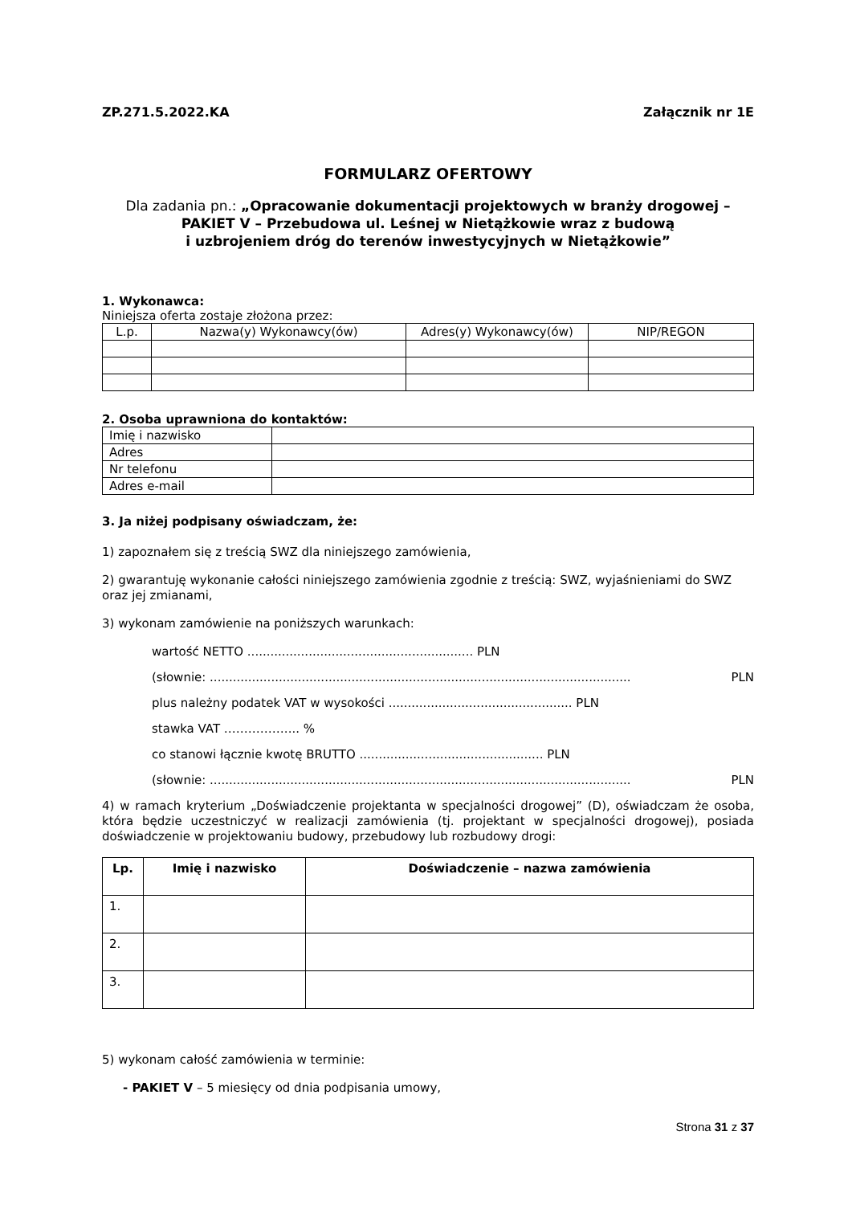ZP.271.5.2022.KA Załącznik nr 1E
FORMULARZ OFERTOWY
Dla zadania pn.: „Opracowanie dokumentacji projektowych w branży drogowej – PAKIET V – Przebudowa ul. Leśnej w Nietążkowie wraz z budową
i uzbrojeniem dróg do terenów inwestycyjnych w Nietążkowie”
1. Wykonawca:
Niniejsza oferta zostaje złożona przez:
| L.p. | Nazwa(y) Wykonawcy(ów) | Adres(y) Wykonawcy(ów) | NIP/REGON |
2. Osoba uprawniona do kontaktów:
| Imię i nazwisko | |
| Adres | |
| Nr telefonu | |
| Adres e-mail | |
3. Ja niżej podpisany oświadczam, że:
1) zapoznałem się z treścią SWZ dla niniejszego zamówienia,
2) gwarantuję wykonanie całości niniejszego zamówienia zgodnie z treścią: SWZ, wyjaśnieniami do SWZ oraz jej zmianami,
3) wykonam zamówienie na poniższych warunkach:
wartość NETTO ........................................................... PLN
(słownie: .............................................................................................................. PLN
plus należny podatek VAT w wysokości ................................................ PLN
stawka VAT …………….... %
co stanowi łącznie kwotę BRUTTO ................................................ PLN
(słownie: .............................................................................................................. PLN
4) w ramach kryterium „Doświadczenie projektanta w specjalności drogowej” (D), oświadczam że osoba, która będzie uczestniczyć w realizacji zamówienia (tj. projektant w specjalności drogowej), posiada doświadczenie w projektowaniu budowy, przebudowy lub rozbudowy drogi:
| Lp. | Imię i nazwisko | Doświadczenie – nazwa zamówienia |
| --- | --- | --- |
| 1. | | |
| 2. | | |
| 3. | | |
5) wykonam całość zamówienia w terminie:
- PAKIET V – 5 miesięcy od dnia podpisania umowy,
Strona 31 z 37